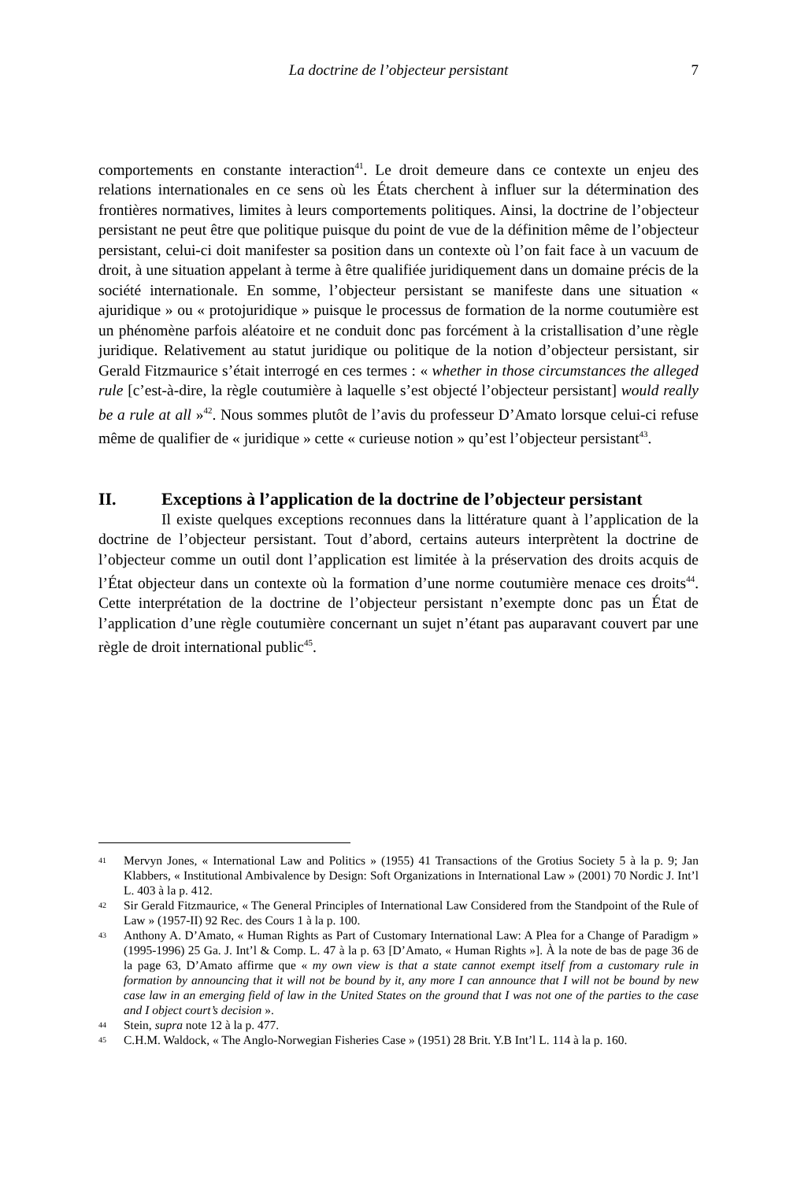La doctrine de l’objecteur persistant 7
comportements en constante interaction<sup>41</sup>. Le droit demeure dans ce contexte un enjeu des relations internationales en ce sens où les États cherchent à influer sur la détermination des frontières normatives, limites à leurs comportements politiques. Ainsi, la doctrine de l’objecteur persistant ne peut être que politique puisque du point de vue de la définition même de l’objecteur persistant, celui-ci doit manifester sa position dans un contexte où l’on fait face à un vacuum de droit, à une situation appelant à terme à être qualifiée juridiquement dans un domaine précis de la société internationale. En somme, l’objecteur persistant se manifeste dans une situation « ajuridique » ou « protojuridique » puisque le processus de formation de la norme coutumière est un phénomène parfois aléatoire et ne conduit donc pas forcément à la cristallisation d’une règle juridique. Relativement au statut juridique ou politique de la notion d’objecteur persistant, sir Gerald Fitzmaurice s’était interrogé en ces termes : « whether in those circumstances the alleged rule [c’est-à-dire, la règle coutumière à laquelle s’est objecté l’objecteur persistant] would really be a rule at all »<sup>42</sup>. Nous sommes plutôt de l’avis du professeur D’Amato lorsque celui-ci refuse même de qualifier de « juridique » cette « curieuse notion » qu’est l’objecteur persistant<sup>43</sup>.
II. Exceptions à l’application de la doctrine de l’objecteur persistant
Il existe quelques exceptions reconnues dans la littérature quant à l’application de la doctrine de l’objecteur persistant. Tout d’abord, certains auteurs interprètent la doctrine de l’objecteur comme un outil dont l’application est limitée à la préservation des droits acquis de l’État objecteur dans un contexte où la formation d’une norme coutumière menace ces droits<sup>44</sup>. Cette interprétation de la doctrine de l’objecteur persistant n’exempte donc pas un État de l’application d’une règle coutumière concernant un sujet n’étant pas auparavant couvert par une règle de droit international public<sup>45</sup>.
41 Mervyn Jones, « International Law and Politics » (1955) 41 Transactions of the Grotius Society 5 à la p. 9; Jan Klabbers, « Institutional Ambivalence by Design: Soft Organizations in International Law » (2001) 70 Nordic J. Int’l L. 403 à la p. 412.
42 Sir Gerald Fitzmaurice, « The General Principles of International Law Considered from the Standpoint of the Rule of Law » (1957-II) 92 Rec. des Cours 1 à la p. 100.
43 Anthony A. D’Amato, « Human Rights as Part of Customary International Law: A Plea for a Change of Paradigm » (1995-1996) 25 Ga. J. Int’l & Comp. L. 47 à la p. 63 [D’Amato, « Human Rights »]. À la note de bas de page 36 de la page 63, D’Amato affirme que « my own view is that a state cannot exempt itself from a customary rule in formation by announcing that it will not be bound by it, any more I can announce that I will not be bound by new case law in an emerging field of law in the United States on the ground that I was not one of the parties to the case and I object court’s decision ».
44 Stein, supra note 12 à la p. 477.
45 C.H.M. Waldock, « The Anglo-Norwegian Fisheries Case » (1951) 28 Brit. Y.B Int’l L. 114 à la p. 160.